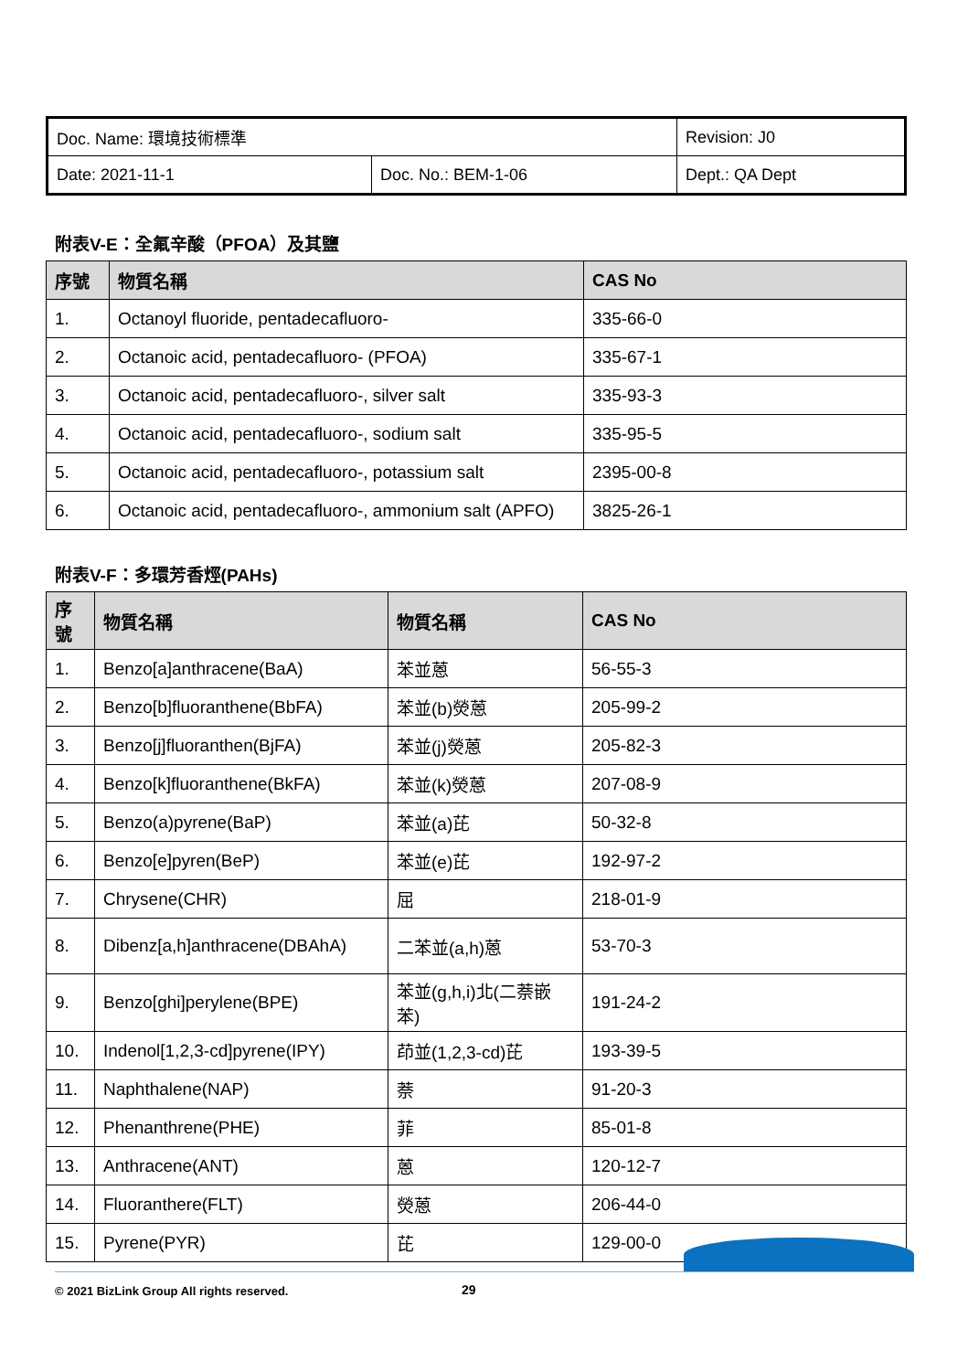| Doc. Name: 環境技術標準 | | Revision: J0 |
| Date: 2021-11-1 | Doc. No.: BEM-1-06 | Dept.: QA Dept |
附表V-E：全氟辛酸（PFOA）及其鹽
| 序號 | 物質名稱 | CAS No |
| --- | --- | --- |
| 1. | Octanoyl fluoride, pentadecafluoro- | 335-66-0 |
| 2. | Octanoic acid, pentadecafluoro- (PFOA) | 335-67-1 |
| 3. | Octanoic acid, pentadecafluoro-, silver salt | 335-93-3 |
| 4. | Octanoic acid, pentadecafluoro-, sodium salt | 335-95-5 |
| 5. | Octanoic acid, pentadecafluoro-, potassium salt | 2395-00-8 |
| 6. | Octanoic acid, pentadecafluoro-, ammonium salt (APFO) | 3825-26-1 |
附表V-F：多環芳香烴(PAHs)
| 序號 | 物質名稱 | 物質名稱 | CAS No |
| --- | --- | --- | --- |
| 1. | Benzo[a]anthracene(BaA) | 苯並蒽 | 56-55-3 |
| 2. | Benzo[b]fluoranthene(BbFA) | 苯並(b)熒蒽 | 205-99-2 |
| 3. | Benzo[j]fluoranthen(BjFA) | 苯並(j)熒蒽 | 205-82-3 |
| 4. | Benzo[k]fluoranthene(BkFA) | 苯並(k)熒蒽 | 207-08-9 |
| 5. | Benzo(a)pyrene(BaP) | 苯並(a)芘 | 50-32-8 |
| 6. | Benzo[e]pyren(BeP) | 苯並(e)芘 | 192-97-2 |
| 7. | Chrysene(CHR) | 屈 | 218-01-9 |
| 8. | Dibenz[a,h]anthracene(DBAhA) | 二苯並(a,h)蒽 | 53-70-3 |
| 9. | Benzo[ghi]perylene(BPE) | 苯並(g,h,i)北(二萘嵌苯) | 191-24-2 |
| 10. | Indenol[1,2,3-cd]pyrene(IPY) | 茚並(1,2,3-cd)芘 | 193-39-5 |
| 11. | Naphthalene(NAP) | 萘 | 91-20-3 |
| 12. | Phenanthrene(PHE) | 菲 | 85-01-8 |
| 13. | Anthracene(ANT) | 蒽 | 120-12-7 |
| 14. | Fluoranthere(FLT) | 熒蒽 | 206-44-0 |
| 15. | Pyrene(PYR) | 芘 | 129-00-0 |
© 2021 BizLink Group All rights reserved.
29